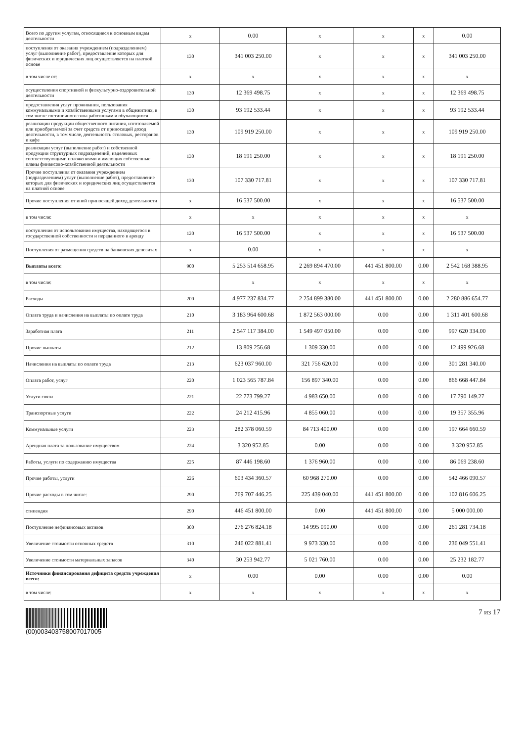| Всего по другим услугам, относящиеся к основным видам деятельности | х | 0.00 | х | х | х | 0.00 |
| поступления от оказания учреждением (подразделением) услуг (выполнение работ), предоставление которых для физических и юридических лиц осуществляется на платной основе | 130 | 341 003 250.00 | х | х | х | 341 003 250.00 |
| в том числе от: | х | х | х | х | х | х |
| осуществления спортивной и физкультурно-оздоровительной деятельности | 130 | 12 369 498.75 | х | х | х | 12 369 498.75 |
| предоставления услуг проживания, пользования коммунальными и хозяйственными услугами в общежитиях, в том числе гостиничного типа работникам и обучающимся | 130 | 93 192 533.44 | х | х | х | 93 192 533.44 |
| реализации продукции общественного питания, изготовляемой или приобретаемой за счет средств от приносящей доход деятельности, в том числе, деятельность столовых, ресторанов и кафе | 130 | 109 919 250.00 | х | х | х | 109 919 250.00 |
| реализации услуг (выполнение работ) и собственной продукции структурных подразделений, наделенных соответствующими положениями и имеющих собственные планы финансово-хозяйственной деятельности | 130 | 18 191 250.00 | х | х | х | 18 191 250.00 |
| Прочие поступления от оказания учреждением (подразделением) услуг (выполнение работ), предоставление которых для физических и юридических лиц осуществляется на платной основе | 130 | 107 330 717.81 | х | х | х | 107 330 717.81 |
| Прочие поступления от иной приносящей доход деятельности | х | 16 537 500.00 | х | х | х | 16 537 500.00 |
| в том числе: | х | х | х | х | х | х |
| поступления от использования имущества, находящегося в государственной собственности и переданного в аренду | 120 | 16 537 500.00 | х | х | х | 16 537 500.00 |
| Поступления от размещения средств на банковских депозитах | х | 0.00 | х | х | х | х |
| Выплаты всего: | 900 | 5 253 514 658.95 | 2 269 894 470.00 | 441 451 800.00 | 0.00 | 2 542 168 388.95 |
| в том числе: | | х | х | х | х | х |
| Расходы | 200 | 4 977 237 834.77 | 2 254 899 380.00 | 441 451 800.00 | 0.00 | 2 280 886 654.77 |
| Оплата труда и начисления на выплаты по оплате труда | 210 | 3 183 964 600.68 | 1 872 563 000.00 | 0.00 | 0.00 | 1 311 401 600.68 |
| Заработная плата | 211 | 2 547 117 384.00 | 1 549 497 050.00 | 0.00 | 0.00 | 997 620 334.00 |
| Прочие выплаты | 212 | 13 809 256.68 | 1 309 330.00 | 0.00 | 0.00 | 12 499 926.68 |
| Начисления на выплаты по оплате труда | 213 | 623 037 960.00 | 321 756 620.00 | 0.00 | 0.00 | 301 281 340.00 |
| Оплата работ, услуг | 220 | 1 023 565 787.84 | 156 897 340.00 | 0.00 | 0.00 | 866 668 447.84 |
| Услуги связи | 221 | 22 773 799.27 | 4 983 650.00 | 0.00 | 0.00 | 17 790 149.27 |
| Транспортные услуги | 222 | 24 212 415.96 | 4 855 060.00 | 0.00 | 0.00 | 19 357 355.96 |
| Коммунальные услуги | 223 | 282 378 060.59 | 84 713 400.00 | 0.00 | 0.00 | 197 664 660.59 |
| Арендная плата за пользование имуществом | 224 | 3 320 952.85 | 0.00 | 0.00 | 0.00 | 3 320 952.85 |
| Работы, услуги по содержанию имущества | 225 | 87 446 198.60 | 1 376 960.00 | 0.00 | 0.00 | 86 069 238.60 |
| Прочие работы, услуги | 226 | 603 434 360.57 | 60 968 270.00 | 0.00 | 0.00 | 542 466 090.57 |
| Прочие расходы в том числе: | 290 | 769 707 446.25 | 225 439 040.00 | 441 451 800.00 | 0.00 | 102 816 606.25 |
| стипендия | 290 | 446 451 800.00 | 0.00 | 441 451 800.00 | 0.00 | 5 000 000.00 |
| Поступление нефинансовых активов | 300 | 276 276 824.18 | 14 995 090.00 | 0.00 | 0.00 | 261 281 734.18 |
| Увеличение стоимости основных средств | 310 | 246 022 881.41 | 9 973 330.00 | 0.00 | 0.00 | 236 049 551.41 |
| Увеличение стоимости материальных запасов | 340 | 30 253 942.77 | 5 021 760.00 | 0.00 | 0.00 | 25 232 182.77 |
| Источники финансирования дефицита средств учреждения всего: | х | 0.00 | 0.00 | 0.00 | 0.00 | 0.00 |
| в том числе: | х | х | х | х | х | х |
(00)003403758007017005
7 из 17